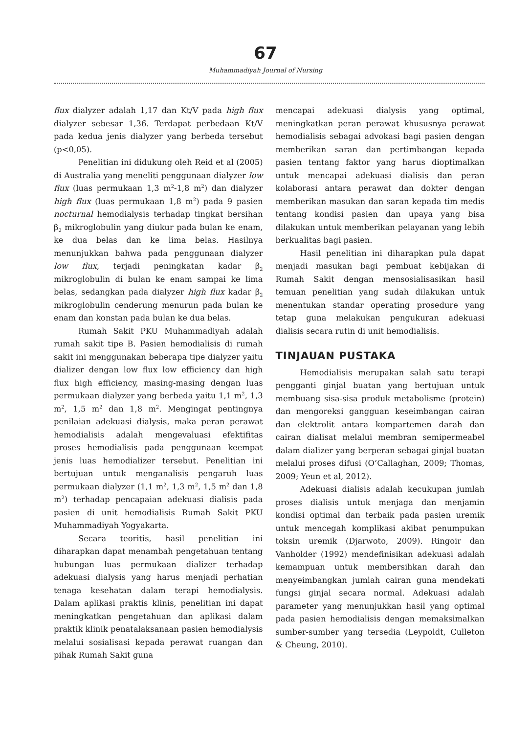67
Muhammadiyah Journal of Nursing
flux dialyzer adalah 1,17 dan Kt/V pada high flux dialyzer sebesar 1,36. Terdapat perbedaan Kt/V pada kedua jenis dialyzer yang berbeda tersebut (p<0,05).
Penelitian ini didukung oleh Reid et al (2005) di Australia yang meneliti penggunaan dialyzer low flux (luas permukaan 1,3 m<sup>2</sup>-1,8 m<sup>2</sup>) dan dialyzer high flux (luas permukaan 1,8 m<sup>2</sup>) pada 9 pasien nocturnal hemodialysis terhadap tingkat bersihan β<sub>2</sub> mikroglobulin yang diukur pada bulan ke enam, ke dua belas dan ke lima belas. Hasilnya menunjukkan bahwa pada penggunaan dialyzer low flux, terjadi peningkatan kadar β<sub>2</sub> mikroglobulin di bulan ke enam sampai ke lima belas, sedangkan pada dialyzer high flux kadar β<sub>2</sub> mikroglobulin cenderung menurun pada bulan ke enam dan konstan pada bulan ke dua belas.
Rumah Sakit PKU Muhammadiyah adalah rumah sakit tipe B. Pasien hemodialisis di rumah sakit ini menggunakan beberapa tipe dialyzer yaitu dializer dengan low flux low efficiency dan high flux high efficiency, masing-masing dengan luas permukaan dialyzer yang berbeda yaitu 1,1 m<sup>2</sup>, 1,3 m<sup>2</sup>, 1,5 m<sup>2</sup> dan 1,8 m<sup>2</sup>. Mengingat pentingnya penilaian adekuasi dialysis, maka peran perawat hemodialisis adalah mengevaluasi efektifitas proses hemodialisis pada penggunaan keempat jenis luas hemodializer tersebut. Penelitian ini bertujuan untuk menganalisis pengaruh luas permukaan dialyzer (1,1 m<sup>2</sup>, 1,3 m<sup>2</sup>, 1,5 m<sup>2</sup> dan 1,8 m<sup>2</sup>) terhadap pencapaian adekuasi dialisis pada pasien di unit hemodialisis Rumah Sakit PKU Muhammadiyah Yogyakarta.
Secara teoritis, hasil penelitian ini diharapkan dapat menambah pengetahuan tentang hubungan luas permukaan dializer terhadap adekuasi dialysis yang harus menjadi perhatian tenaga kesehatan dalam terapi hemodialysis. Dalam aplikasi praktis klinis, penelitian ini dapat meningkatkan pengetahuan dan aplikasi dalam praktik klinik penatalaksanaan pasien hemodialysis melalui sosialisasi kepada perawat ruangan dan pihak Rumah Sakit guna
mencapai adekuasi dialysis yang optimal, meningkatkan peran perawat khususnya perawat hemodialisis sebagai advokasi bagi pasien dengan memberikan saran dan pertimbangan kepada pasien tentang faktor yang harus dioptimalkan untuk mencapai adekuasi dialisis dan peran kolaborasi antara perawat dan dokter dengan memberikan masukan dan saran kepada tim medis tentang kondisi pasien dan upaya yang bisa dilakukan untuk memberikan pelayanan yang lebih berkualitas bagi pasien.
Hasil penelitian ini diharapkan pula dapat menjadi masukan bagi pembuat kebijakan di Rumah Sakit dengan mensosialisasikan hasil temuan penelitian yang sudah dilakukan untuk menentukan standar operating prosedure yang tetap guna melakukan pengukuran adekuasi dialisis secara rutin di unit hemodialisis.
TINJAUAN PUSTAKA
Hemodialisis merupakan salah satu terapi pengganti ginjal buatan yang bertujuan untuk membuang sisa-sisa produk metabolisme (protein) dan mengoreksi gangguan keseimbangan cairan dan elektrolit antara kompartemen darah dan cairan dialisat melalui membran semipermeabel dalam dializer yang berperan sebagai ginjal buatan melalui proses difusi (O’Callaghan, 2009; Thomas, 2009; Yeun et al, 2012).
Adekuasi dialisis adalah kecukupan jumlah proses dialisis untuk menjaga dan menjamin kondisi optimal dan terbaik pada pasien uremik untuk mencegah komplikasi akibat penumpukan toksin uremik (Djarwoto, 2009). Ringoir dan Vanholder (1992) mendefinisikan adekuasi adalah kemampuan untuk membersihkan darah dan menyeimbangkan jumlah cairan guna mendekati fungsi ginjal secara normal. Adekuasi adalah parameter yang menunjukkan hasil yang optimal pada pasien hemodialisis dengan memaksimalkan sumber-sumber yang tersedia (Leypoldt, Culleton & Cheung, 2010).